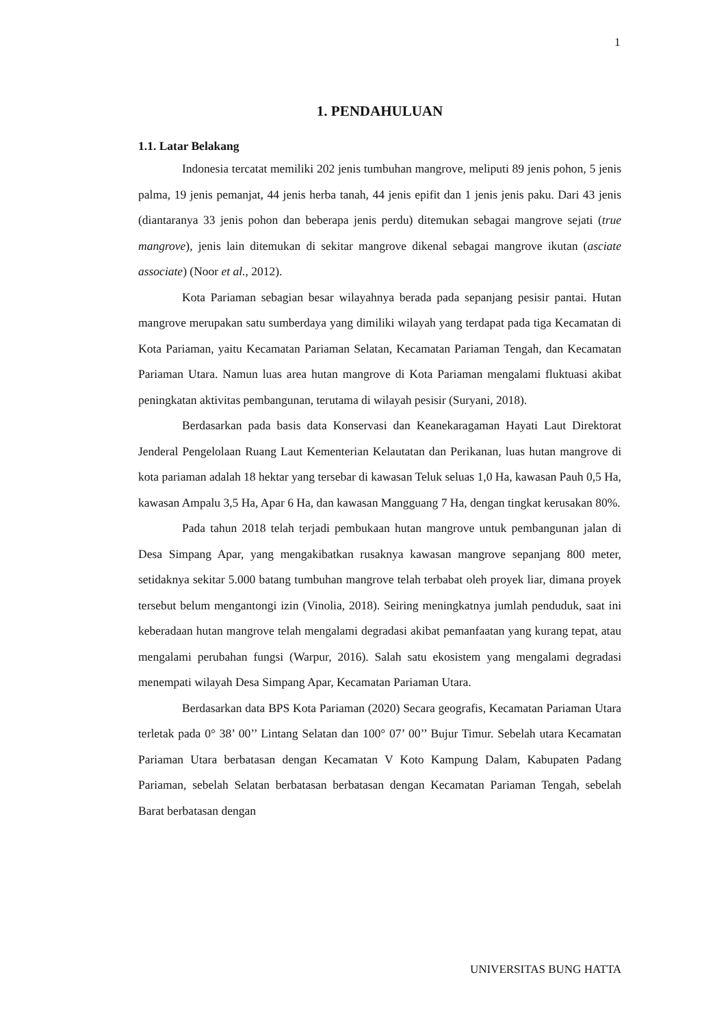1
1. PENDAHULUAN
1.1. Latar Belakang
Indonesia tercatat memiliki 202 jenis tumbuhan mangrove, meliputi 89 jenis pohon, 5 jenis palma, 19 jenis pemanjat, 44 jenis herba tanah, 44 jenis epifit dan 1 jenis jenis paku. Dari 43 jenis (diantaranya 33 jenis pohon dan beberapa jenis perdu) ditemukan sebagai mangrove sejati (true mangrove), jenis lain ditemukan di sekitar mangrove dikenal sebagai mangrove ikutan (asciate associate) (Noor et al., 2012).
Kota Pariaman sebagian besar wilayahnya berada pada sepanjang pesisir pantai. Hutan mangrove merupakan satu sumberdaya yang dimiliki wilayah yang terdapat pada tiga Kecamatan di Kota Pariaman, yaitu Kecamatan Pariaman Selatan, Kecamatan Pariaman Tengah, dan Kecamatan Pariaman Utara. Namun luas area hutan mangrove di Kota Pariaman mengalami fluktuasi akibat peningkatan aktivitas pembangunan, terutama di wilayah pesisir (Suryani, 2018).
Berdasarkan pada basis data Konservasi dan Keanekaragaman Hayati Laut Direktorat Jenderal Pengelolaan Ruang Laut Kementerian Kelautatan dan Perikanan, luas hutan mangrove di kota pariaman adalah 18 hektar yang tersebar di kawasan Teluk seluas 1,0 Ha, kawasan Pauh 0,5 Ha, kawasan Ampalu 3,5 Ha, Apar 6 Ha, dan kawasan Mangguang 7 Ha, dengan tingkat kerusakan 80%.
Pada tahun 2018 telah terjadi pembukaan hutan mangrove untuk pembangunan jalan di Desa Simpang Apar, yang mengakibatkan rusaknya kawasan mangrove sepanjang 800 meter, setidaknya sekitar 5.000 batang tumbuhan mangrove telah terbabat oleh proyek liar, dimana proyek tersebut belum mengantongi izin (Vinolia, 2018). Seiring meningkatnya jumlah penduduk, saat ini keberadaan hutan mangrove telah mengalami degradasi akibat pemanfaatan yang kurang tepat, atau mengalami perubahan fungsi (Warpur, 2016). Salah satu ekosistem yang mengalami degradasi menempati wilayah Desa Simpang Apar, Kecamatan Pariaman Utara.
Berdasarkan data BPS Kota Pariaman (2020) Secara geografis, Kecamatan Pariaman Utara terletak pada 0° 38’ 00’’ Lintang Selatan dan 100° 07’ 00’’ Bujur Timur. Sebelah utara Kecamatan Pariaman Utara berbatasan dengan Kecamatan V Koto Kampung Dalam, Kabupaten Padang Pariaman, sebelah Selatan berbatasan berbatasan dengan Kecamatan Pariaman Tengah, sebelah Barat berbatasan dengan
UNIVERSITAS BUNG HATTA